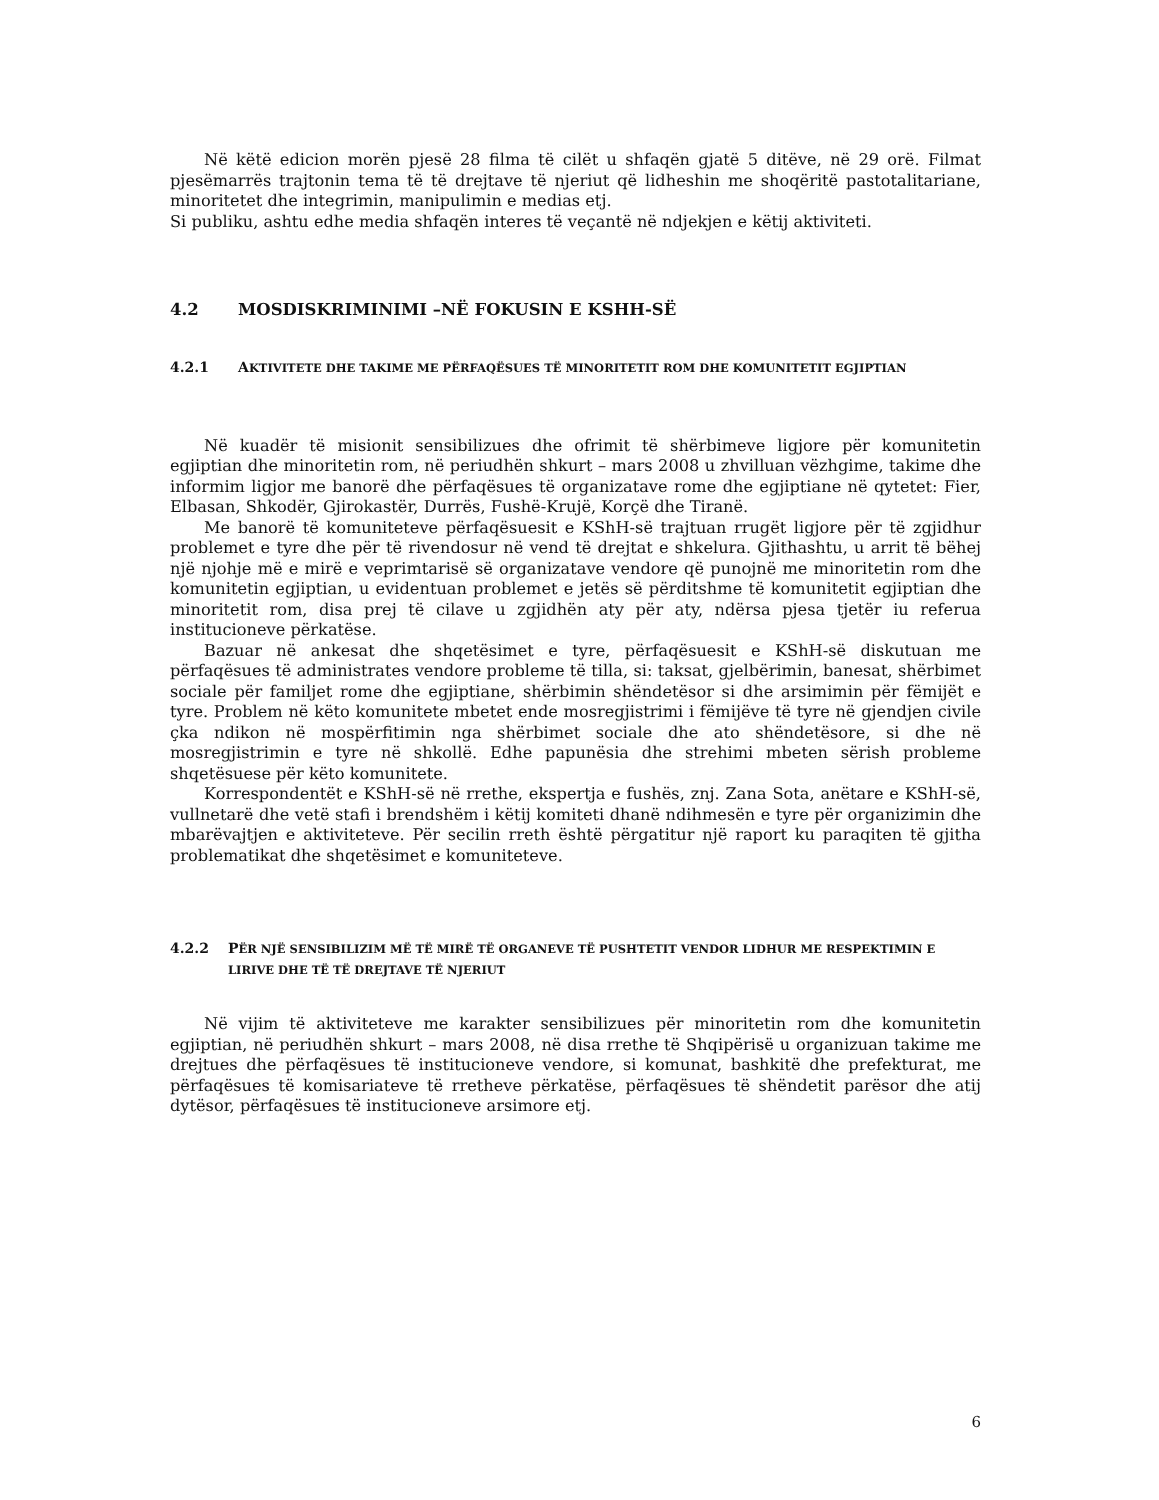Në këtë edicion morën pjesë 28 filma të cilët u shfaqën gjatë 5 ditëve, në 29 orë. Filmat pjesëmarrës trajtonin tema të të drejtave të njeriut që lidheshin me shoqëritë pastotalitariane, minoritetet dhe integrimin, manipulimin e medias etj.
Si publiku, ashtu edhe media shfaqën interes të veçantë në ndjekjen e këtij aktiviteti.
4.2 MOSDISKRIMINIMI –NË FOKUSIN E KSHH-SË
4.2.1 AKTIVITETE DHE TAKIME ME PËRFAQËSUES TË MINORITETIT ROM DHE KOMUNITETIT EGJIPTIAN
Në kuadër të misionit sensibilizues dhe ofrimit të shërbimeve ligjore për komunitetin egjiptian dhe minoritetin rom, në periudhën shkurt – mars 2008 u zhvilluan vëzhgime, takime dhe informim ligjor me banorë dhe përfaqësues të organizatave rome dhe egjiptiane në qytetet: Fier, Elbasan, Shkodër, Gjirokastër, Durrës, Fushë-Krujë, Korçë dhe Tiranë.
Me banorë të komuniteteve përfaqësuesit e KShH-së trajtuan rrugët ligjore për të zgjidhur problemet e tyre dhe për të rivendosur në vend të drejtat e shkelura. Gjithashtu, u arrit të bëhej një njohje më e mirë e veprimtarisë së organizatave vendore që punojnë me minoritetin rom dhe komunitetin egjiptian, u evidentuan problemet e jetës së përditshme të komunitetit egjiptian dhe minoritetit rom, disa prej të cilave u zgjidhën aty për aty, ndërsa pjesa tjetër iu referua institucioneve përkatëse.
Bazuar në ankesat dhe shqetësimet e tyre, përfaqësuesit e KShH-së diskutuan me përfaqësues të administrates vendore probleme të tilla, si: taksat, gjelbërimin, banesat, shërbimet sociale për familjet rome dhe egjiptiane, shërbimin shëndetësor si dhe arsimimin për fëmijët e tyre. Problem në këto komunitete mbetet ende mosregjistrimi i fëmijëve të tyre në gjendjen civile çka ndikon në mospërfitimin nga shërbimet sociale dhe ato shëndetësore, si dhe në mosregjistrimin e tyre në shkollë. Edhe papunësia dhe strehimi mbeten sërish probleme shqetësuese për këto komunitete.
Korrespondentët e KShH-së në rrethe, ekspertja e fushës, znj. Zana Sota, anëtare e KShH-së, vullnetarë dhe vetë stafi i brendshëm i këtij komiteti dhanë ndihmesën e tyre për organizimin dhe mbarëvajtjen e aktiviteteve. Për secilin rreth është përgatitur një raport ku paraqiten të gjitha problematikat dhe shqetësimet e komuniteteve.
4.2.2 PËR NJË SENSIBILIZIM MË TË MIRË TË ORGANEVE TË PUSHTETIT VENDOR LIDHUR ME RESPEKTIMIN E LIRIVE DHE TË TË DREJTAVE TË NJERIUT
Në vijim të aktiviteteve me karakter sensibilizues për minoritetin rom dhe komunitetin egjiptian, në periudhën shkurt – mars 2008, në disa rrethe të Shqipërisë u organizuan takime me drejtues dhe përfaqësues të institucioneve vendore, si komunat, bashkitë dhe prefekturat, me përfaqësues të komisariateve të rretheve përkatëse, përfaqësues të shëndetit parësor dhe atij dytësor, përfaqësues të institucioneve arsimore etj.
6